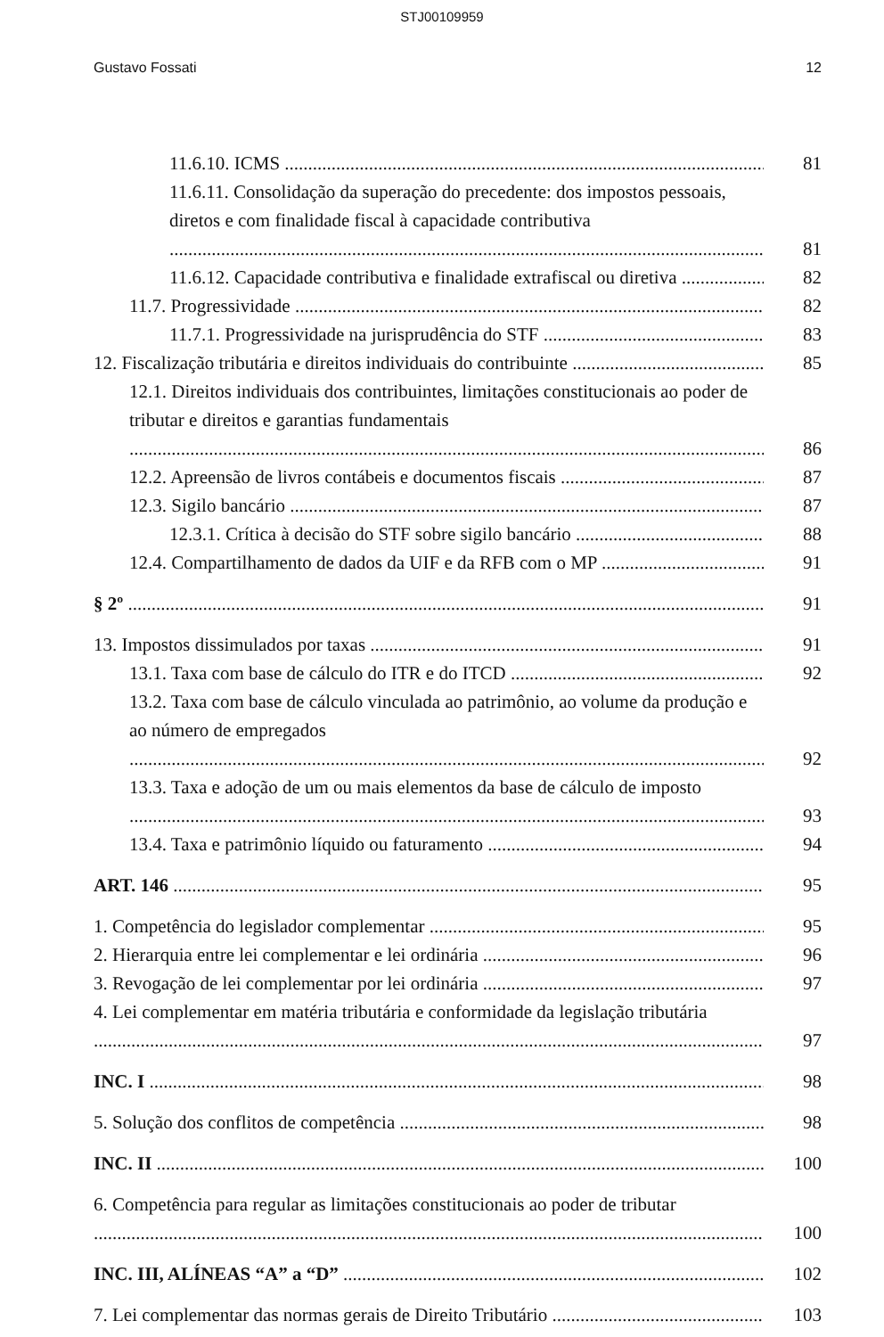STJ00109959
Gustavo Fossati 12
11.6.10. ICMS 81
11.6.11. Consolidação da superação do precedente: dos impostos pessoais, diretos e com finalidade fiscal à capacidade contributiva 81
11.6.12. Capacidade contributiva e finalidade extrafiscal ou diretiva 82
11.7. Progressividade 82
11.7.1. Progressividade na jurisprudência do STF 83
12. Fiscalização tributária e direitos individuais do contribuinte 85
12.1. Direitos individuais dos contribuintes, limitações constitucionais ao poder de tributar e direitos e garantias fundamentais 86
12.2. Apreensão de livros contábeis e documentos fiscais 87
12.3. Sigilo bancário 87
12.3.1. Crítica à decisão do STF sobre sigilo bancário 88
12.4. Compartilhamento de dados da UIF e da RFB com o MP 91
§ 2º 91
13. Impostos dissimulados por taxas 91
13.1. Taxa com base de cálculo do ITR e do ITCD 92
13.2. Taxa com base de cálculo vinculada ao patrimônio, ao volume da produção e ao número de empregados 92
13.3. Taxa e adoção de um ou mais elementos da base de cálculo de imposto 93
13.4. Taxa e patrimônio líquido ou faturamento 94
ART. 146 95
1. Competência do legislador complementar 95
2. Hierarquia entre lei complementar e lei ordinária 96
3. Revogação de lei complementar por lei ordinária 97
4. Lei complementar em matéria tributária e conformidade da legislação tributária 97
INC. I 98
5. Solução dos conflitos de competência 98
INC. II 100
6. Competência para regular as limitações constitucionais ao poder de tributar 100
INC. III, ALÍNEAS “A” a “D” 102
7. Lei complementar das normas gerais de Direito Tributário 103